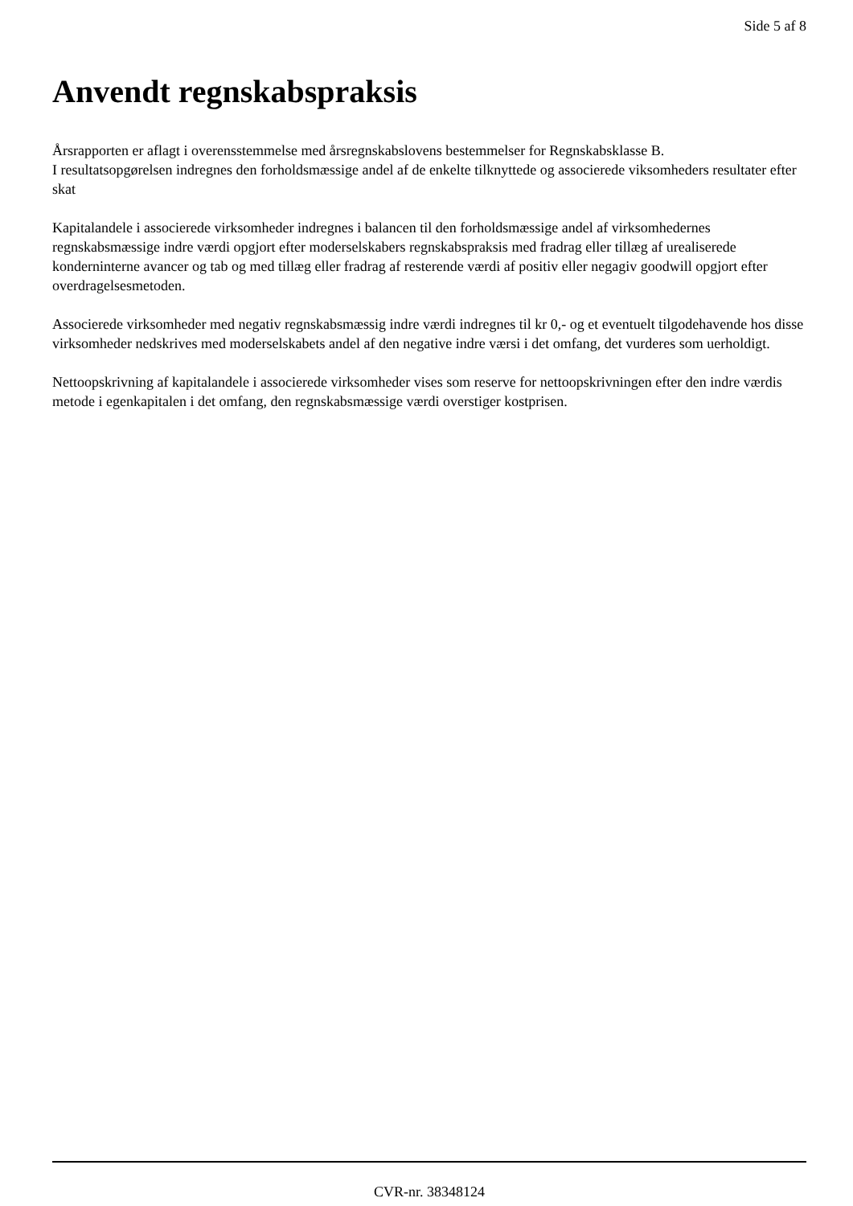Side 5 af 8
Anvendt regnskabspraksis
Årsrapporten er aflagt i overensstemmelse med årsregnskabslovens bestemmelser for Regnskabsklasse B.
I resultatsopgørelsen indregnes den forholdsmæssige andel af de enkelte tilknyttede og associerede viksomheders resultater efter skat
Kapitalandele i associerede virksomheder indregnes i balancen til den forholdsmæssige andel af virksomhedernes regnskabsmæssige indre værdi opgjort efter moderselskabers regnskabspraksis med fradrag eller tillæg af urealiserede konderninterne avancer og tab og med tillæg eller fradrag af resterende værdi af positiv eller negagiv goodwill opgjort efter overdragelsesmetoden.
Associerede virksomheder med negativ regnskabsmæssig indre værdi indregnes til kr 0,- og et eventuelt tilgodehavende hos disse virksomheder nedskrives med moderselskabets andel af den negative indre værsi i det omfang, det vurderes som uerholdigt.
Nettoopskrivning af kapitalandele i associerede virksomheder vises som reserve for nettoopskrivningen efter den indre værdis metode i egenkapitalen i det omfang, den regnskabsmæssige værdi overstiger kostprisen.
CVR-nr. 38348124